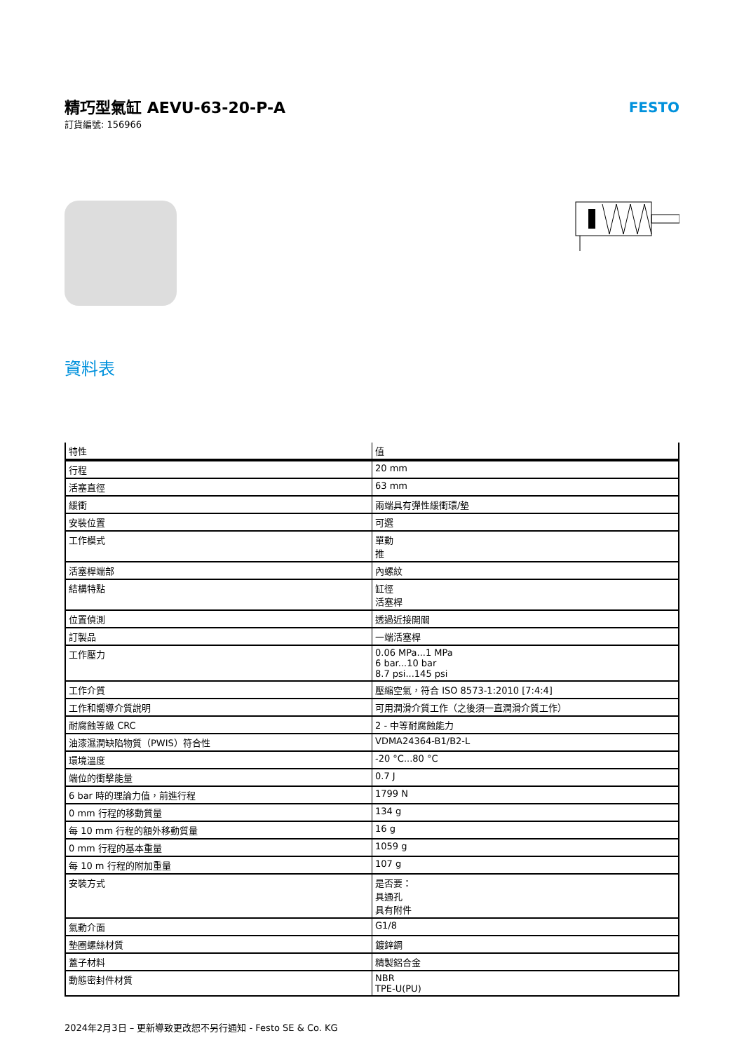精巧型氣缸 AEVU-63-20-P-A
訂貨編號: 156966
FESTO
資料表
| 特性 | 值 |
| --- | --- |
| 行程 | 20 mm |
| 活塞直徑 | 63 mm |
| 緩衝 | 兩端具有彈性緩衝環/墊 |
| 安裝位置 | 可選 |
| 工作模式 | 單動 推 |
| 活塞桿端部 | 內螺紋 |
| 結構特點 | 缸徑 活塞桿 |
| 位置偵測 | 透過近接開關 |
| 訂製品 | 一端活塞桿 |
| 工作壓力 | 0.06 MPa...1 MPa 6 bar...10 bar 8.7 psi...145 psi |
| 工作介質 | 壓縮空氣，符合 ISO 8573-1:2010 [7:4:4] |
| 工作和嚮導介質說明 | 可用潤滑介質工作（之後須一直潤滑介質工作） |
| 耐腐蝕等級 CRC | 2 - 中等耐腐蝕能力 |
| 油漆濕潤缺陷物質（PWIS）符合性 | VDMA24364-B1/B2-L |
| 環境溫度 | -20 °C...80 °C |
| 端位的衝擊能量 | 0.7 J |
| 6 bar 時的理論力值，前進行程 | 1799 N |
| 0 mm 行程的移動質量 | 134 g |
| 每 10 mm 行程的額外移動質量 | 16 g |
| 0 mm 行程的基本重量 | 1059 g |
| 每 10 m 行程的附加重量 | 107 g |
| 安裝方式 | 是否要： 具通孔 具有附件 |
| 氣動介面 | G1/8 |
| 墊圈螺絲材質 | 鍍鋅鋼 |
| 蓋子材料 | 精製鋁合金 |
| 動態密封件材質 | NBR TPE-U(PU) |
2024年2月3日 – 更新導致更改恕不另行通知 - Festo SE & Co. KG